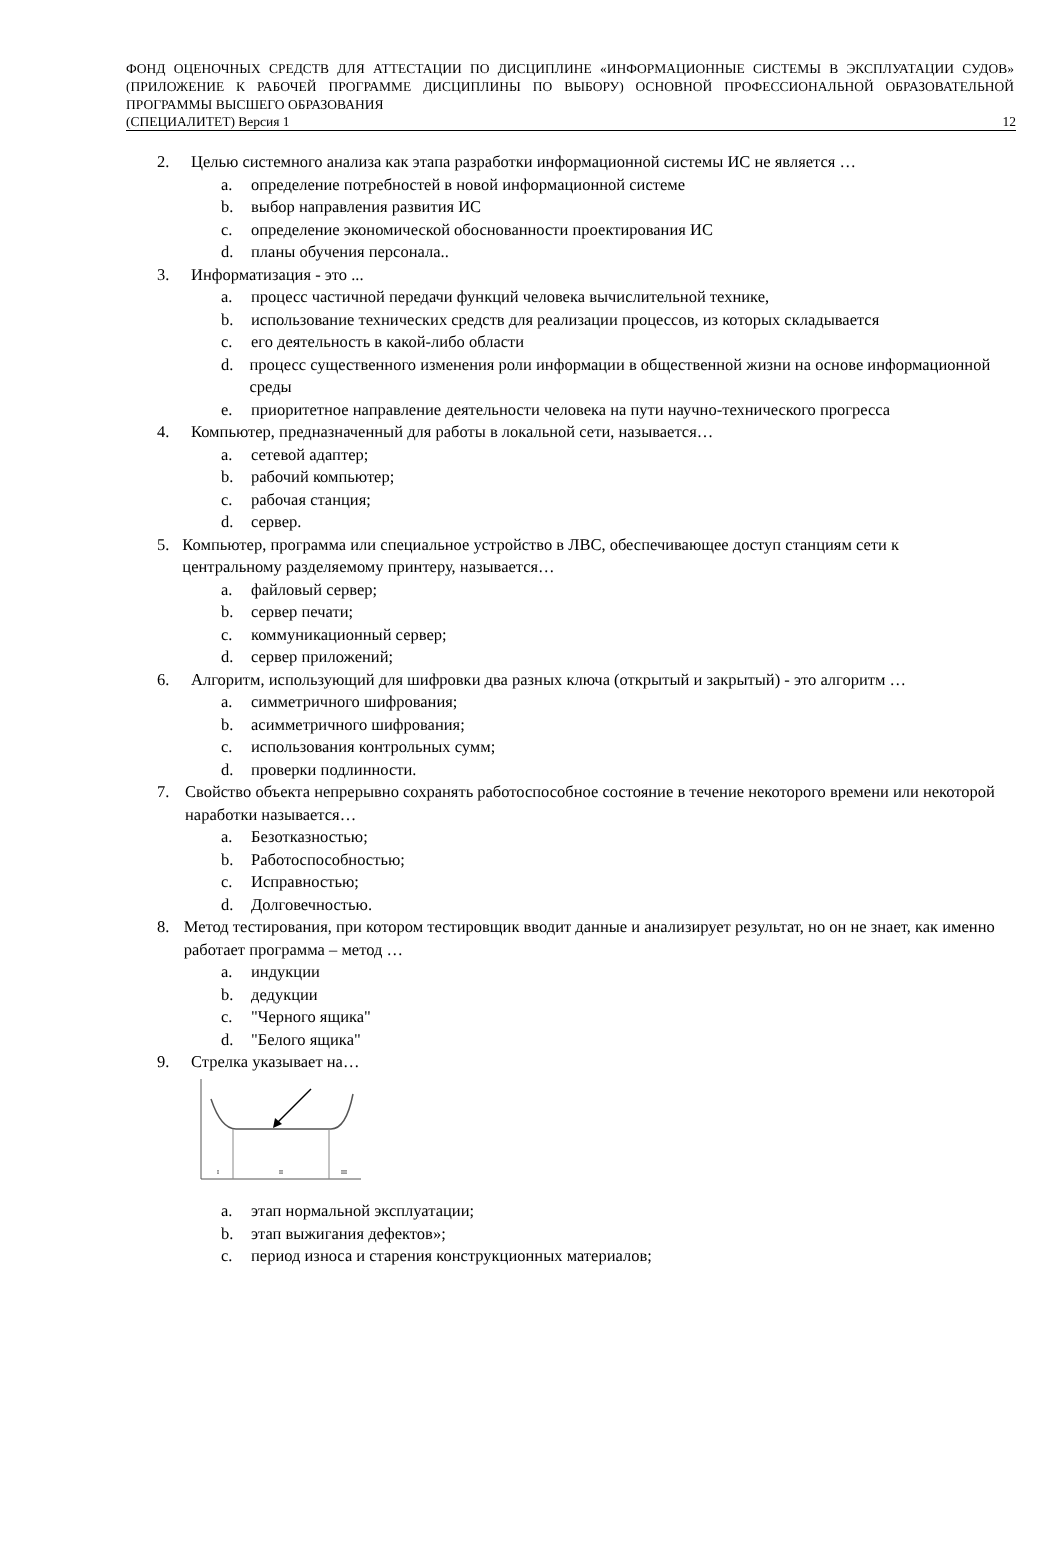ФОНД ОЦЕНОЧНЫХ СРЕДСТВ ДЛЯ АТТЕСТАЦИИ ПО ДИСЦИПЛИНЕ «ИНФОРМАЦИОННЫЕ СИСТЕМЫ В ЭКСПЛУАТАЦИИ СУДОВ» (ПРИЛОЖЕНИЕ К РАБОЧЕЙ ПРОГРАММЕ ДИСЦИПЛИНЫ ПО ВЫБОРУ) ОСНОВНОЙ ПРОФЕССИОНАЛЬНОЙ ОБРАЗОВАТЕЛЬНОЙ ПРОГРАММЫ ВЫСШЕГО ОБРАЗОВАНИЯ
(СПЕЦИАЛИТЕТ) Версия 1 12
2. Целью системного анализа как этапа разработки информационной системы ИС не является …
a. определение потребностей в новой информационной системе
b. выбор направления развития ИС
c. определение экономической обоснованности проектирования ИС
d. планы обучения персонала..
3. Информатизация - это ...
a. процесс частичной передачи функций человека вычислительной технике,
b. использование технических средств для реализации процессов, из которых складывается
c. его деятельность в какой-либо области
d. процесс существенного изменения роли информации в общественной жизни на основе информационной среды
e. приоритетное направление деятельности человека на пути научно-технического прогресса
4. Компьютер, предназначенный для работы в локальной сети, называется…
a. сетевой адаптер;
b. рабочий компьютер;
c. рабочая станция;
d. сервер.
5. Компьютер, программа или специальное устройство в ЛВС, обеспечивающее доступ станциям сети к центральному разделяемому принтеру, называется…
a. файловый сервер;
b. сервер печати;
c. коммуникационный сервер;
d. сервер приложений;
6. Алгоритм, использующий для шифровки два разных ключа (открытый и закрытый) - это алгоритм …
a. симметричного шифрования;
b. асимметричного шифрования;
c. использования контрольных сумм;
d. проверки подлинности.
7. Свойство объекта непрерывно сохранять работоспособное состояние в течение некоторого времени или некоторой наработки называется…
a. Безотказностью;
b. Работоспособностью;
c. Исправностью;
d. Долговечностью.
8. Метод тестирования, при котором тестировщик вводит данные и анализирует результат, но он не знает, как именно работает программа – метод …
a. индукции
b. дедукции
c. "Черного ящика"
d. "Белого ящика"
9. Стрелка указывает на…
I
II
III
a. этап нормальной эксплуатации;
b. этап выжигания дефектов»;
c. период износа и старения конструкционных материалов;